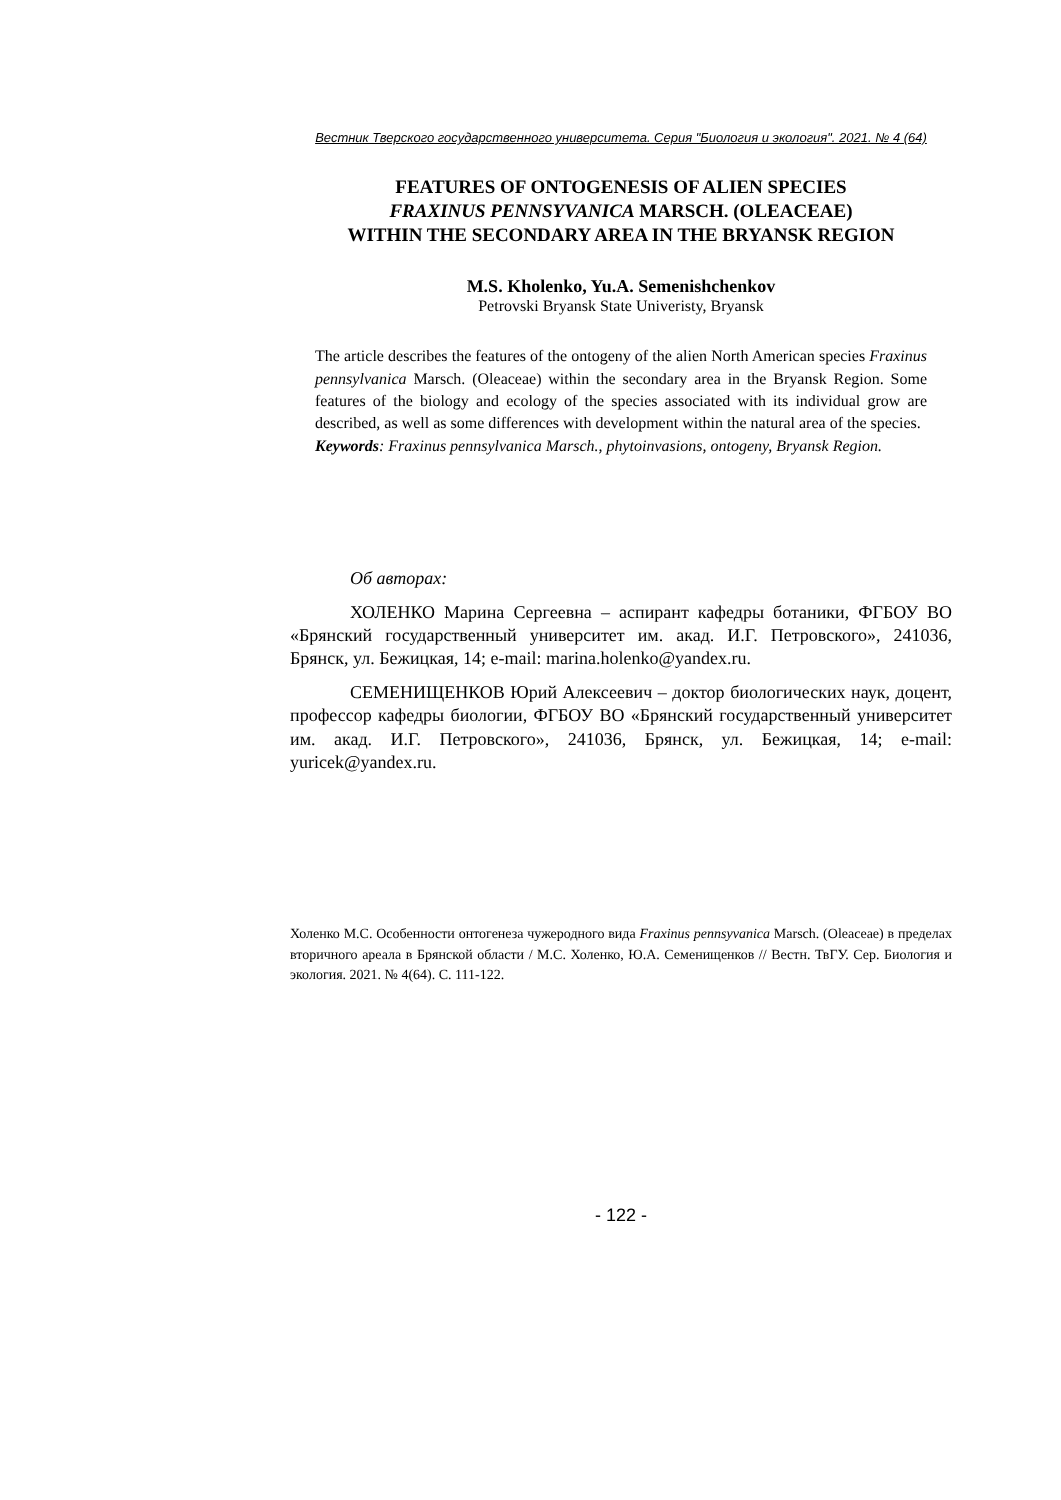Вестник Тверского государственного университета. Серия "Биология и экология". 2021. № 4 (64)
FEATURES OF ONTOGENESIS OF ALIEN SPECIES
FRAXINUS PENNSYVANICA MARSCH. (OLEACEAE)
WITHIN THE SECONDARY AREA IN THE BRYANSK REGION
M.S. Kholenko, Yu.A. Semenishchenkov
Petrovski Bryansk State Univeristy, Bryansk
The article describes the features of the ontogeny of the alien North American species Fraxinus pennsylvanica Marsch. (Oleaceae) within the secondary area in the Bryansk Region. Some features of the biology and ecology of the species associated with its individual grow are described, as well as some differences with development within the natural area of the species.
Keywords: Fraxinus pennsylvanica Marsch., phytoinvasions, ontogeny, Bryansk Region.
Об авторах:
ХОЛЕНКО Марина Сергеевна – аспирант кафедры ботаники, ФГБОУ ВО «Брянский государственный университет им. акад. И.Г. Петровского», 241036, Брянск, ул. Бежицкая, 14; e-mail: marina.holenko@yandex.ru.
СЕМЕНИЩЕНКОВ Юрий Алексеевич – доктор биологических наук, доцент, профессор кафедры биологии, ФГБОУ ВО «Брянский государственный университет им. акад. И.Г. Петровского», 241036, Брянск, ул. Бежицкая, 14; e-mail: yuricek@yandex.ru.
Холенко М.С. Особенности онтогенеза чужеродного вида Fraxinus pennsyvanica Marsch. (Oleaceae) в пределах вторичного ареала в Брянской области / М.С. Холенко, Ю.А. Семенищенков // Вестн. ТвГУ. Сер. Биология и экология. 2021. № 4(64). С. 111-122.
- 122 -